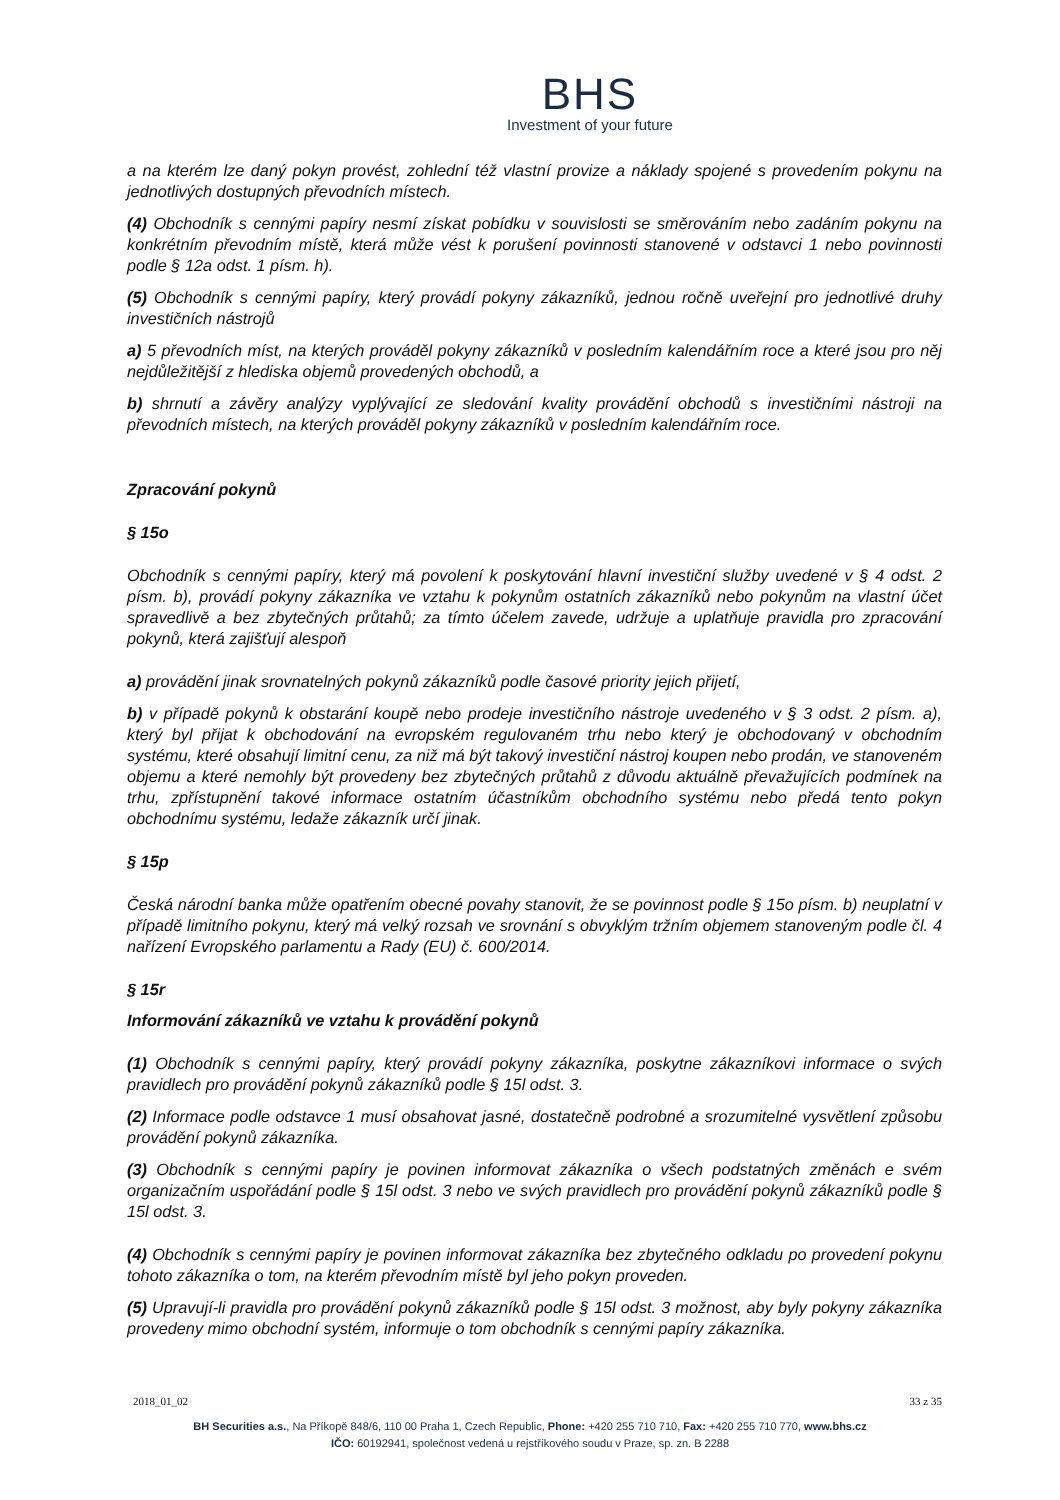BHS
Investment of your future
a na kterém lze daný pokyn provést, zohlední též vlastní provize a náklady spojené s provedením pokynu na jednotlivých dostupných převodních místech.
(4) Obchodník s cennými papíry nesmí získat pobídku v souvislosti se směrováním nebo zadáním pokynu na konkrétním převodním místě, která může vést k porušení povinnosti stanovené v odstavci 1 nebo povinnosti podle § 12a odst. 1 písm. h).
(5) Obchodník s cennými papíry, který provádí pokyny zákazníků, jednou ročně uveřejní pro jednotlivé druhy investičních nástrojů
a) 5 převodních míst, na kterých prováděl pokyny zákazníků v posledním kalendářním roce a které jsou pro něj nejdůležitější z hlediska objemů provedených obchodů, a
b) shrnutí a závěry analýzy vyplývající ze sledování kvality provádění obchodů s investičními nástroji na převodních místech, na kterých prováděl pokyny zákazníků v posledním kalendářním roce.
Zpracování pokynů
§ 15o
Obchodník s cennými papíry, který má povolení k poskytování hlavní investiční služby uvedené v § 4 odst. 2 písm. b), provádí pokyny zákazníka ve vztahu k pokynům ostatních zákazníků nebo pokynům na vlastní účet spravedlivě a bez zbytečných průtahů; za tímto účelem zavede, udržuje a uplatňuje pravidla pro zpracování pokynů, která zajišťují alespoň
a) provádění jinak srovnatelných pokynů zákazníků podle časové priority jejich přijetí,
b) v případě pokynů k obstarání koupě nebo prodeje investičního nástroje uvedeného v § 3 odst. 2 písm. a), který byl přijat k obchodování na evropském regulovaném trhu nebo který je obchodovaný v obchodním systému, které obsahují limitní cenu, za niž má být takový investiční nástroj koupen nebo prodán, ve stanoveném objemu a které nemohly být provedeny bez zbytečných průtahů z důvodu aktuálně převažujících podmínek na trhu, zpřístupnění takové informace ostatním účastníkům obchodního systému nebo předá tento pokyn obchodnímu systému, ledaže zákazník určí jinak.
§ 15p
Česká národní banka může opatřením obecné povahy stanovit, že se povinnost podle § 15o písm. b) neuplatní v případě limitního pokynu, který má velký rozsah ve srovnání s obvyklým tržním objemem stanoveným podle čl. 4 nařízení Evropského parlamentu a Rady (EU) č. 600/2014.
§ 15r
Informování zákazníků ve vztahu k provádění pokynů
(1) Obchodník s cennými papíry, který provádí pokyny zákazníka, poskytne zákazníkovi informace o svých pravidlech pro provádění pokynů zákazníků podle § 15l odst. 3.
(2) Informace podle odstavce 1 musí obsahovat jasné, dostatečně podrobné a srozumitelné vysvětlení způsobu provádění pokynů zákazníka.
(3) Obchodník s cennými papíry je povinen informovat zákazníka o všech podstatných změnách e svém organizačním uspořádání podle § 15l odst. 3 nebo ve svých pravidlech pro provádění pokynů zákazníků podle § 15l odst. 3.
(4) Obchodník s cennými papíry je povinen informovat zákazníka bez zbytečného odkladu po provedení pokynu tohoto zákazníka o tom, na kterém převodním místě byl jeho pokyn proveden.
(5) Upravují-li pravidla pro provádění pokynů zákazníků podle § 15l odst. 3 možnost, aby byly pokyny zákazníka provedeny mimo obchodní systém, informuje o tom obchodník s cennými papíry zákazníka.
2018_01_02 33 z 35
BH Securities a.s., Na Příkopě 848/6, 110 00 Praha 1, Czech Republic, Phone: +420 255 710 710, Fax: +420 255 710 770, www.bhs.cz
IČO: 60192941, společnost vedená u rejstříkového soudu v Praze, sp. zn. B 2288